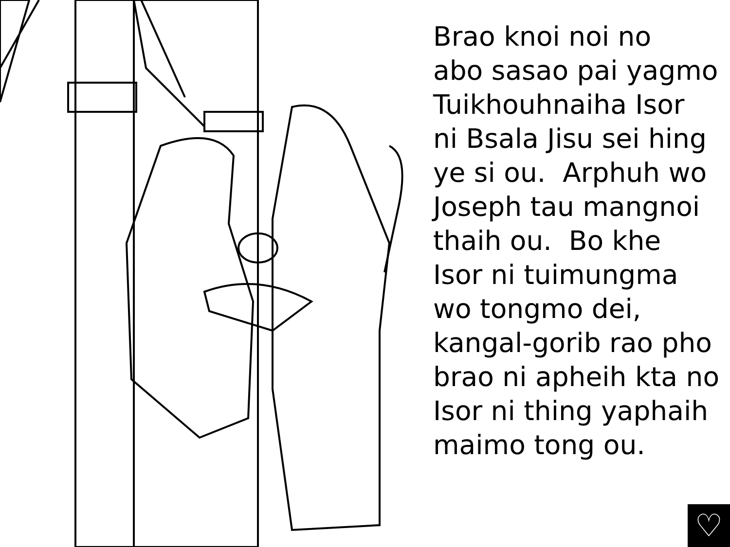Brao knoi noi no
abo sasao pai yagmo
Tuikhouhnaiha Isor
ni Bsala Jisu sei hing
ye si ou. Arphuh wo
Joseph tau mangnoi
thaih ou. Bo khe
Isor ni tuimungma
wo tongmo dei,
kangal-gorib rao pho
brao ni apheih kta no
Isor ni thing yaphaih
maimo tong ou.
♡